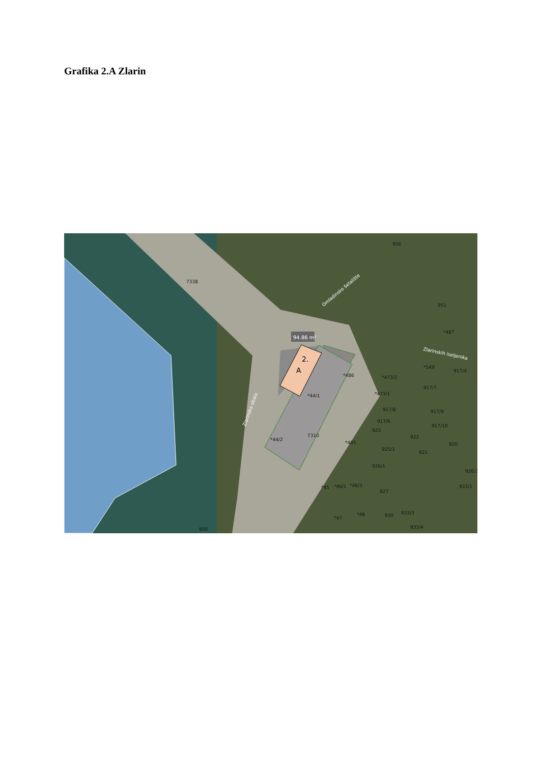Grafika 2.A Zlarin
94.86 m²
2.
A
7338
956
*44/1
*44/2
7310
*473/2
*473/1
*486
*485
*487
951
*549
917/4
917/7
917/8
917/6
917/9
917/10
923
922
920
925/1
921
926/1
926/3
933/1
*45
*46/1
*46/3
927
930
933/3
933/4
*47
*48
950
Zlarinska obala
Omladinsko šetalište
Zlarinskih iseljenika